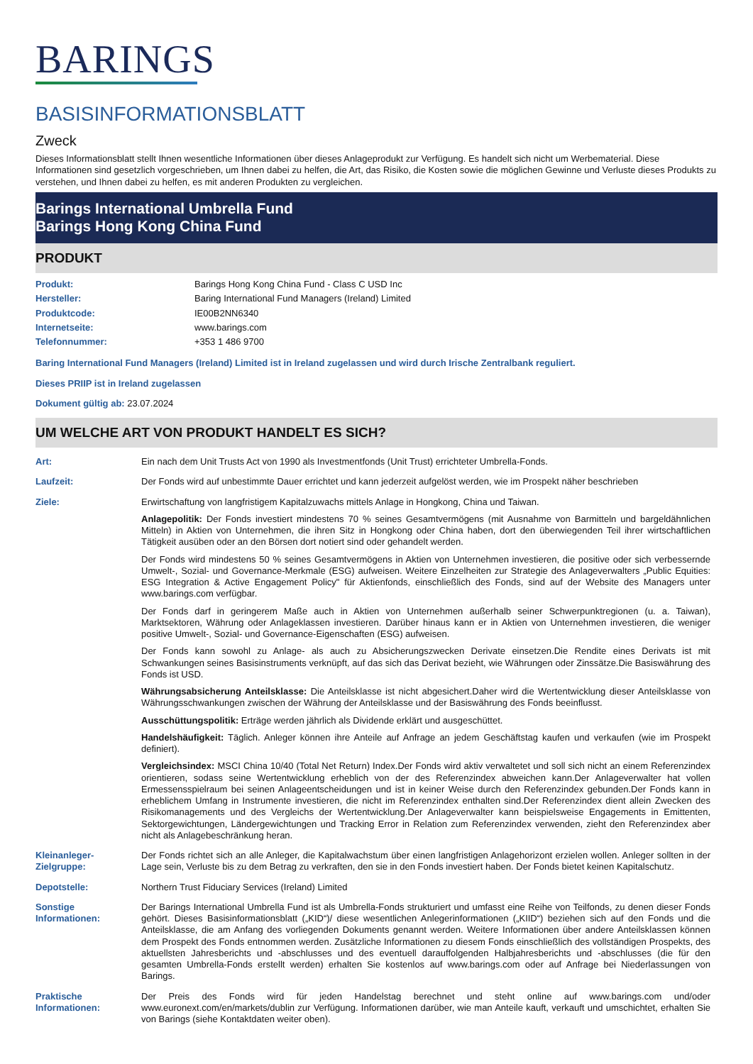BARINGS
BASISINFORMATIONSBLATT
Zweck
Dieses Informationsblatt stellt Ihnen wesentliche Informationen über dieses Anlageprodukt zur Verfügung. Es handelt sich nicht um Werbematerial. Diese Informationen sind gesetzlich vorgeschrieben, um Ihnen dabei zu helfen, die Art, das Risiko, die Kosten sowie die möglichen Gewinne und Verluste dieses Produkts zu verstehen, und Ihnen dabei zu helfen, es mit anderen Produkten zu vergleichen.
Barings International Umbrella Fund
Barings Hong Kong China Fund
PRODUKT
| Produkt: | Barings Hong Kong China Fund - Class C USD Inc |
| Hersteller: | Baring International Fund Managers (Ireland) Limited |
| Produktcode: | IE00B2NN6340 |
| Internetseite: | www.barings.com |
| Telefonnummer: | +353 1 486 9700 |
Baring International Fund Managers (Ireland) Limited ist in Ireland zugelassen und wird durch Irische Zentralbank reguliert.
Dieses PRIIP ist in Ireland zugelassen
Dokument gültig ab: 23.07.2024
UM WELCHE ART VON PRODUKT HANDELT ES SICH?
| Art: | Ein nach dem Unit Trusts Act von 1990 als Investmentfonds (Unit Trust) errichteter Umbrella-Fonds. |
| Laufzeit: | Der Fonds wird auf unbestimmte Dauer errichtet und kann jederzeit aufgelöst werden, wie im Prospekt näher beschrieben |
| Ziele: | Erwirtschaftung von langfristigem Kapitalzuwachs mittels Anlage in Hongkong, China und Taiwan. Anlagepolitik: Der Fonds investiert mindestens 70 % seines Gesamtvermögens (mit Ausnahme von Barmitteln und bargeldähnlichen Mitteln) in Aktien von Unternehmen, die ihren Sitz in Hongkong oder China haben, dort den überwiegenden Teil ihrer wirtschaftlichen Tätigkeit ausüben oder an den Börsen dort notiert sind oder gehandelt werden. Der Fonds wird mindestens 50 % seines Gesamtvermögens in Aktien von Unternehmen investieren, die positive oder sich verbessernde Umwelt-, Sozial- und Governance-Merkmale (ESG) aufweisen. Weitere Einzelheiten zur Strategie des Anlageverwalters „Public Equities: ESG Integration & Active Engagement Policy" für Aktienfonds, einschließlich des Fonds, sind auf der Website des Managers unter www.barings.com verfügbar. Der Fonds darf in geringerem Maße auch in Aktien von Unternehmen außerhalb seiner Schwerpunktregionen (u. a. Taiwan), Marktsektoren, Währung oder Anlageklassen investieren. Darüber hinaus kann er in Aktien von Unternehmen investieren, die weniger positive Umwelt-, Sozial- und Governance-Eigenschaften (ESG) aufweisen. Der Fonds kann sowohl zu Anlage- als auch zu Absicherungszwecken Derivate einsetzen.Die Rendite eines Derivats ist mit Schwankungen seines Basisinstruments verknüpft, auf das sich das Derivat bezieht, wie Währungen oder Zinssätze.Die Basiswährung des Fonds ist USD. Währungsabsicherung Anteilsklasse: Die Anteilsklasse ist nicht abgesichert.Daher wird die Wertentwicklung dieser Anteilsklasse von Währungsschwankungen zwischen der Währung der Anteilsklasse und der Basiswährung des Fonds beeinflusst. Ausschüttungspolitik: Erträge werden jährlich als Dividende erklärt und ausgeschüttet. Handelshäufigkeit: Täglich. Anleger können ihre Anteile auf Anfrage an jedem Geschäftstag kaufen und verkaufen (wie im Prospekt definiert). Vergleichsindex: MSCI China 10/40 (Total Net Return) Index.Der Fonds wird aktiv verwaltetet und soll sich nicht an einem Referenzindex orientieren, sodass seine Wertentwicklung erheblich von der des Referenzindex abweichen kann.Der Anlageverwalter hat vollen Ermessensspielraum bei seinen Anlageentscheidungen und ist in keiner Weise durch den Referenzindex gebunden.Der Fonds kann in erheblichem Umfang in Instrumente investieren, die nicht im Referenzindex enthalten sind.Der Referenzindex dient allein Zwecken des Risikomanagements und des Vergleichs der Wertentwicklung.Der Anlageverwalter kann beispielsweise Engagements in Emittenten, Sektorgewichtungen, Ländergewichtungen und Tracking Error in Relation zum Referenzindex verwenden, zieht den Referenzindex aber nicht als Anlagebeschränkung heran. |
| Kleinanleger- Zielgruppe: | Der Fonds richtet sich an alle Anleger, die Kapitalwachstum über einen langfristigen Anlagehorizont erzielen wollen. Anleger sollten in der Lage sein, Verluste bis zu dem Betrag zu verkraften, den sie in den Fonds investiert haben. Der Fonds bietet keinen Kapitalschutz. |
| Depotstelle: | Northern Trust Fiduciary Services (Ireland) Limited |
| Sonstige Informationen: | Der Barings International Umbrella Fund ist als Umbrella-Fonds strukturiert und umfasst eine Reihe von Teilfonds, zu denen dieser Fonds gehört. Dieses Basisinformationsblatt („KID“)/ diese wesentlichen Anlegerinformationen („KIID“) beziehen sich auf den Fonds und die Anteilsklasse, die am Anfang des vorliegenden Dokuments genannt werden. Weitere Informationen über andere Anteilsklassen können dem Prospekt des Fonds entnommen werden. Zusätzliche Informationen zu diesem Fonds einschließlich des vollständigen Prospekts, des aktuellsten Jahresberichts und -abschlusses und des eventuell darauffolgenden Halbjahresberichts und -abschlusses (die für den gesamten Umbrella-Fonds erstellt werden) erhalten Sie kostenlos auf www.barings.com oder auf Anfrage bei Niederlassungen von Barings. |
| Praktische Informationen: | Der Preis des Fonds wird für jeden Handelstag berechnet und steht online auf www.barings.com und/oder www.euronext.com/en/markets/dublin zur Verfügung. Informationen darüber, wie man Anteile kauft, verkauft und umschichtet, erhalten Sie von Barings (siehe Kontaktdaten weiter oben). |